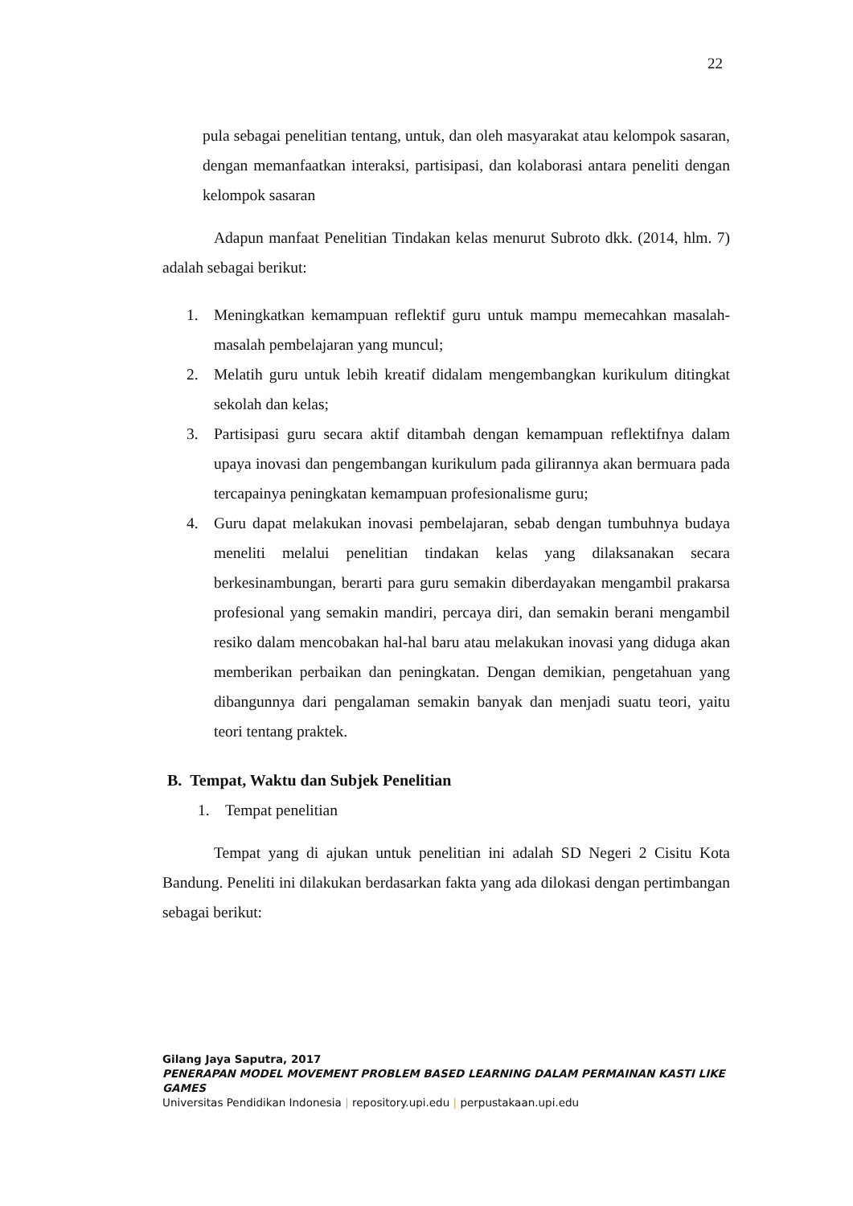22
pula sebagai penelitian tentang, untuk, dan oleh masyarakat atau kelompok sasaran, dengan memanfaatkan interaksi, partisipasi, dan kolaborasi antara peneliti dengan kelompok sasaran
Adapun manfaat Penelitian Tindakan kelas menurut Subroto dkk. (2014, hlm. 7) adalah sebagai berikut:
1. Meningkatkan kemampuan reflektif guru untuk mampu memecahkan masalah-masalah pembelajaran yang muncul;
2. Melatih guru untuk lebih kreatif didalam mengembangkan kurikulum ditingkat sekolah dan kelas;
3. Partisipasi guru secara aktif ditambah dengan kemampuan reflektifnya dalam upaya inovasi dan pengembangan kurikulum pada gilirannya akan bermuara pada tercapainya peningkatan kemampuan profesionalisme guru;
4. Guru dapat melakukan inovasi pembelajaran, sebab dengan tumbuhnya budaya meneliti melalui penelitian tindakan kelas yang dilaksanakan secara berkesinambungan, berarti para guru semakin diberdayakan mengambil prakarsa profesional yang semakin mandiri, percaya diri, dan semakin berani mengambil resiko dalam mencobakan hal-hal baru atau melakukan inovasi yang diduga akan memberikan perbaikan dan peningkatan. Dengan demikian, pengetahuan yang dibangunnya dari pengalaman semakin banyak dan menjadi suatu teori, yaitu teori tentang praktek.
B. Tempat, Waktu dan Subjek Penelitian
1. Tempat penelitian
Tempat yang di ajukan untuk penelitian ini adalah SD Negeri 2 Cisitu Kota Bandung. Peneliti ini dilakukan berdasarkan fakta yang ada dilokasi dengan pertimbangan sebagai berikut:
Gilang Jaya Saputra, 2017
PENERAPAN MODEL MOVEMENT PROBLEM BASED LEARNING DALAM PERMAINAN KASTI LIKE GAMES
Universitas Pendidikan Indonesia | repository.upi.edu | perpustakaan.upi.edu